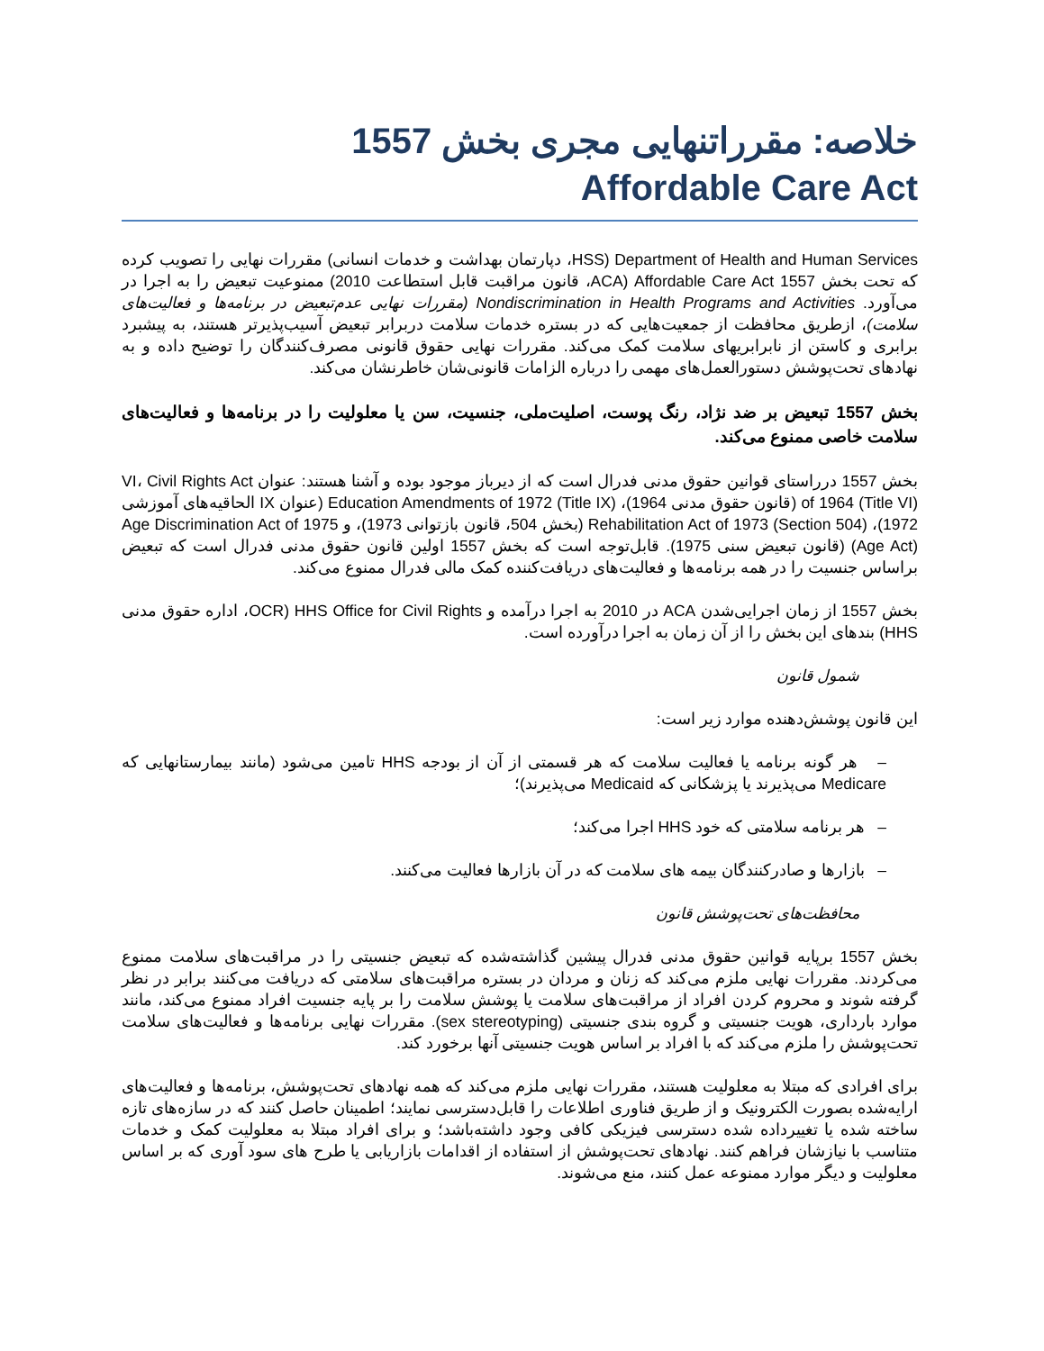خلاصه: مقرراتنهایی مجری بخش 1557
Affordable Care Act
Department of Health and Human Services (HSS، دپارتمان بهداشت و خدمات انسانی) مقررات نهایی را تصویب کرده که تحت بخش Affordable Care Act 1557 (ACA، قانون مراقبت قابل استطاعت 2010) ممنوعیت تبعیض را به اجرا در می‌آورد. Nondiscrimination in Health Programs and Activities (مقررات نهایی عدم‌تبعیض در برنامه‌ها و فعالیت‌های سلامت)، ازطریق محافظت از جمعیت‌هایی که در بستره خدمات سلامت دربرابر تبعیض آسیب‌پذیرتر هستند، به پیشبرد برابری و کاستن از نابرابریهای سلامت کمک می‌کند. مقررات نهایی حقوق قانونی مصرف‌کنندگان را توضیح داده و به نهادهای تحت‌پوشش دستورالعمل‌های مهمی را درباره الزامات قانونی‌شان خاطرنشان می‌کند.
بخش 1557 تبعیض بر ضد نژاد، رنگ پوست، اصلیت‌ملی، جنسیت، سن یا معلولیت را در برنامه‌ها و فعالیت‌های سلامت خاصی ممنوع می‌کند.
بخش 1557 درراستای قوانین حقوق مدنی فدرال است که از دیرباز موجود بوده و آشنا هستند: عنوان VI، Civil Rights Act of 1964 (Title VI) (قانون حقوق مدنی 1964)، Education Amendments of 1972 (Title IX) (عنوان IX الحاقیه‌های آموزشی 1972)، Rehabilitation Act of 1973 (Section 504) (بخش 504، قانون بازتوانی 1973)، و Age Discrimination Act of 1975 (Age Act) (قانون تبعیض سنی 1975). قابل‌توجه است که بخش 1557 اولین قانون حقوق مدنی فدرال است که تبعیض براساس جنسیت را در همه برنامه‌ها و فعالیت‌های دریافت‌کننده کمک مالی فدرال ممنوع می‌کند.
بخش 1557 از زمان اجرایی‌شدن ACA در 2010 به اجرا درآمده و HHS Office for Civil Rights (OCR، اداره حقوق مدنی HHS) بندهای این بخش را از آن زمان به اجرا درآورده است.
شمول قانون
این قانون پوشش‌دهنده موارد زیر است:
– هر گونه برنامه یا فعالیت سلامت که هر قسمتی از آن از بودجه HHS تامین می‌شود (مانند بیمارستانهایی که Medicare می‌پذیرند یا پزشکانی که Medicaid می‌پذیرند)؛
– هر برنامه سلامتی که خود HHS اجرا می‌کند؛
– بازارها و صادرکنندگان بیمه های سلامت که در آن بازارها فعالیت می‌کنند.
محافظت‌های تحت‌پوشش قانون
بخش 1557 برپایه قوانین حقوق مدنی فدرال پیشین گذاشته‌شده که تبعیض جنسیتی را در مراقبت‌های سلامت ممنوع می‌کردند. مقررات نهایی ملزم می‌کند که زنان و مردان در بستره مراقبت‌های سلامتی که دریافت می‌کنند برابر در نظر گرفته شوند و محروم کردن افراد از مراقبت‌های سلامت یا پوشش سلامت را بر پایه جنسیت افراد ممنوع می‌کند، مانند موارد بارداری، هویت جنسیتی و گروه بندی جنسیتی (sex stereotyping). مقررات نهایی برنامه‌ها و فعالیت‌های سلامت تحت‌پوشش را ملزم می‌کند که با افراد بر اساس هویت جنسیتی آنها برخورد کند.
برای افرادی که مبتلا به معلولیت هستند، مقررات نهایی ملزم می‌کند که همه نهادهای تحت‌پوشش، برنامه‌ها و فعالیت‌های ارایه‌شده بصورت الکترونیک و از طریق فناوری اطلاعات را قابل‌دسترسی نمایند؛ اطمینان حاصل کنند که در سازه‌های تازه ساخته شده یا تغییرداده شده دسترسی فیزیکی کافی وجود داشته‌باشد؛ و برای افراد مبتلا به معلولیت کمک و خدمات متناسب با نیازشان فراهم کنند. نهادهای تحت‌پوشش از استفاده از اقدامات بازاریابی یا طرح های سود آوری که بر اساس معلولیت و دیگر موارد ممنوعه عمل کنند، منع می‌شوند.